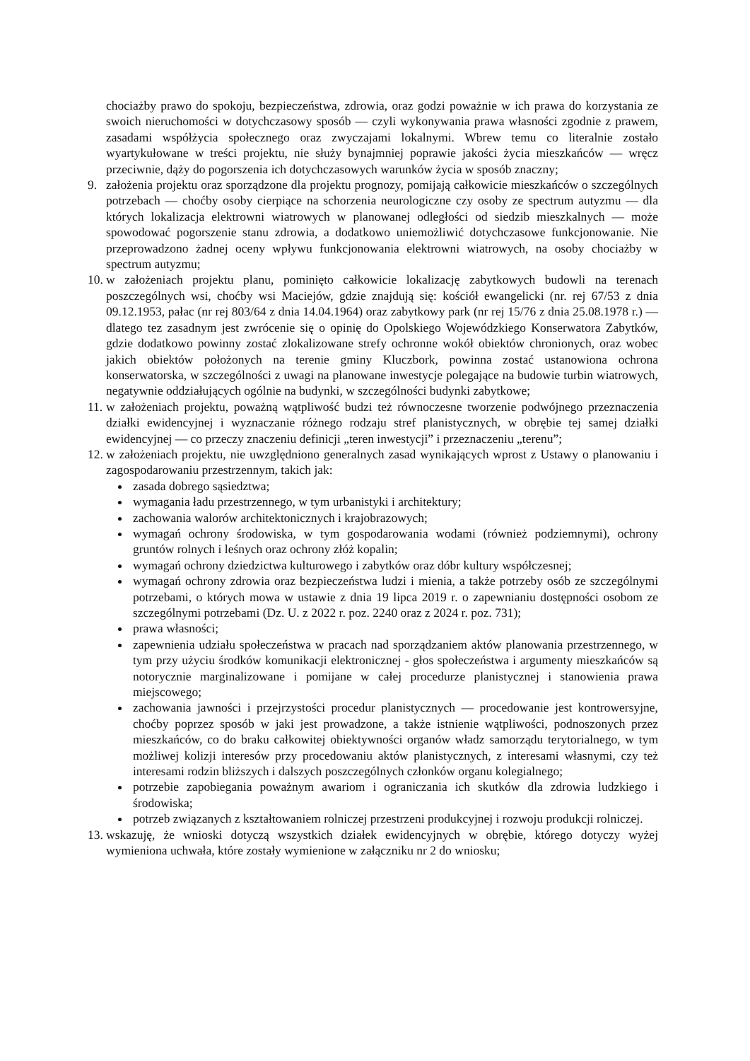chociażby prawo do spokoju, bezpieczeństwa, zdrowia, oraz godzi poważnie w ich prawa do korzystania ze swoich nieruchomości w dotychczasowy sposób — czyli wykonywania prawa własności zgodnie z prawem, zasadami współżycia społecznego oraz zwyczajami lokalnymi. Wbrew temu co literalnie zostało wyartykułowane w treści projektu, nie służy bynajmniej poprawie jakości życia mieszkańców — wręcz przeciwnie, dąży do pogorszenia ich dotychczasowych warunków życia w sposób znaczny;
9. założenia projektu oraz sporządzone dla projektu prognozy, pomijają całkowicie mieszkańców o szczególnych potrzebach — choćby osoby cierpiące na schorzenia neurologiczne czy osoby ze spectrum autyzmu — dla których lokalizacja elektrowni wiatrowych w planowanej odległości od siedzib mieszkalnych — może spowodować pogorszenie stanu zdrowia, a dodatkowo uniemożliwić dotychczasowe funkcjonowanie. Nie przeprowadzono żadnej oceny wpływu funkcjonowania elektrowni wiatrowych, na osoby chociażby w spectrum autyzmu;
10. w założeniach projektu planu, pominięto całkowicie lokalizację zabytkowych budowli na terenach poszczególnych wsi, choćby wsi Maciejów, gdzie znajdują się: kościół ewangelicki (nr. rej 67/53 z dnia 09.12.1953, pałac (nr rej 803/64 z dnia 14.04.1964) oraz zabytkowy park (nr rej 15/76 z dnia 25.08.1978 r.) — dlatego tez zasadnym jest zwrócenie się o opinię do Opolskiego Wojewódzkiego Konserwatora Zabytków, gdzie dodatkowo powinny zostać zlokalizowane strefy ochronne wokół obiektów chronionych, oraz wobec jakich obiektów położonych na terenie gminy Kluczbork, powinna zostać ustanowiona ochrona konserwatorska, w szczególności z uwagi na planowane inwestycje polegające na budowie turbin wiatrowych, negatywnie oddziałujących ogólnie na budynki, w szczególności budynki zabytkowe;
11. w założeniach projektu, poważną wątpliwość budzi też równoczesne tworzenie podwójnego przeznaczenia działki ewidencyjnej i wyznaczanie różnego rodzaju stref planistycznych, w obrębie tej samej działki ewidencyjnej — co przeczy znaczeniu definicji „teren inwestycji” i przeznaczeniu „terenu”;
12. w założeniach projektu, nie uwzględniono generalnych zasad wynikających wprost z Ustawy o planowaniu i zagospodarowaniu przestrzennym, takich jak:
zasada dobrego sąsiedztwa;
wymagania ładu przestrzennego, w tym urbanistyki i architektury;
zachowania walorów architektonicznych i krajobrazowych;
wymagań ochrony środowiska, w tym gospodarowania wodami (również podziemnymi), ochrony gruntów rolnych i leśnych oraz ochrony złóż kopalin;
wymagań ochrony dziedzictwa kulturowego i zabytków oraz dóbr kultury współczesnej;
wymagań ochrony zdrowia oraz bezpieczeństwa ludzi i mienia, a także potrzeby osób ze szczególnymi potrzebami, o których mowa w ustawie z dnia 19 lipca 2019 r. o zapewnianiu dostępności osobom ze szczególnymi potrzebami (Dz. U. z 2022 r. poz. 2240 oraz z 2024 r. poz. 731);
prawa własności;
zapewnienia udziału społeczeństwa w pracach nad sporządzaniem aktów planowania przestrzennego, w tym przy użyciu środków komunikacji elektronicznej - głos społeczeństwa i argumenty mieszkańców są notorycznie marginalizowane i pomijane w całej procedurze planistycznej i stanowienia prawa miejscowego;
zachowania jawności i przejrzystości procedur planistycznych — procedowanie jest kontrowersyjne, choćby poprzez sposób w jaki jest prowadzone, a także istnienie wątpliwości, podnoszonych przez mieszkańców, co do braku całkowitej obiektywności organów władz samorządu terytorialnego, w tym możliwej kolizji interesów przy procedowaniu aktów planistycznych, z interesami własnymi, czy też interesami rodzin bliższych i dalszych poszczególnych członków organu kolegialnego;
potrzebie zapobiegania poważnym awariom i ograniczania ich skutków dla zdrowia ludzkiego i środowiska;
potrzeb związanych z kształtowaniem rolniczej przestrzeni produkcyjnej i rozwoju produkcji rolniczej.
13. wskazuję, że wnioski dotyczą wszystkich działek ewidencyjnych w obrębie, którego dotyczy wyżej wymieniona uchwała, które zostały wymienione w załączniku nr 2 do wniosku;